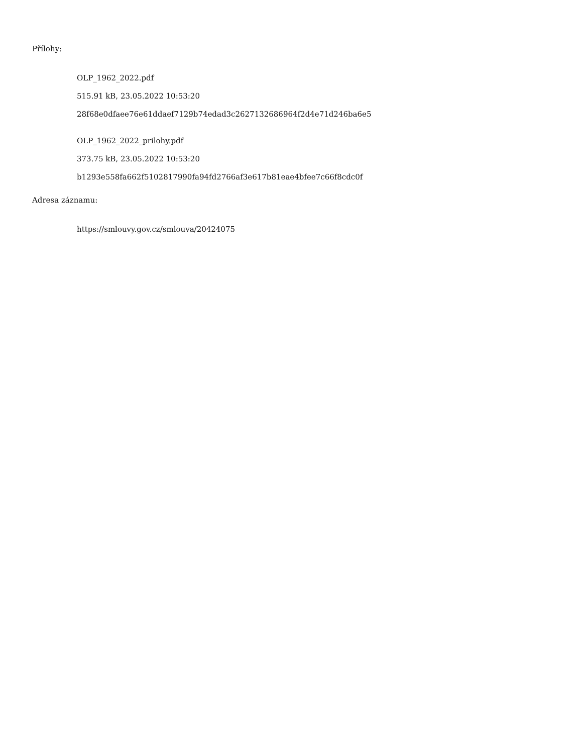Přílohy:
OLP_1962_2022.pdf
515.91 kB, 23.05.2022 10:53:20
28f68e0dfaee76e61ddaef7129b74edad3c2627132686964f2d4e71d246ba6e5
OLP_1962_2022_prilohy.pdf
373.75 kB, 23.05.2022 10:53:20
b1293e558fa662f5102817990fa94fd2766af3e617b81eae4bfee7c66f8cdc0f
Adresa záznamu:
https://smlouvy.gov.cz/smlouva/20424075